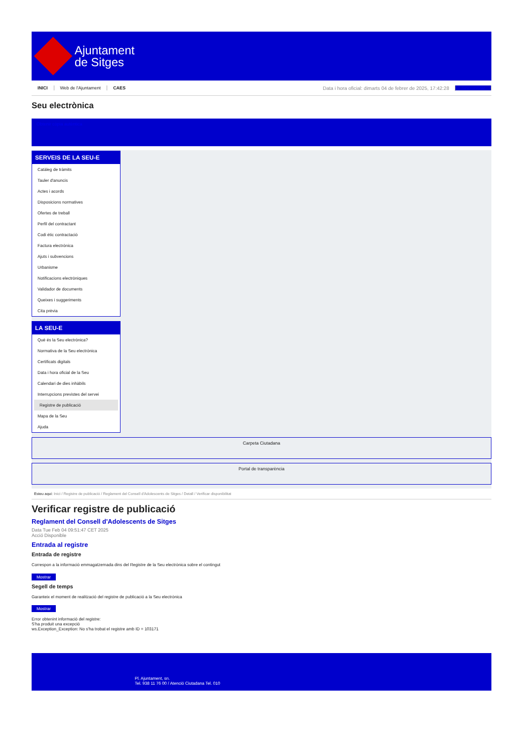Ajuntament
de Sitges
INICI Web de l'Ajuntament CAES Data i hora oficial: dimarts 04 de febrer de 2025, 17:42:28 Sincronitzar
Seu electrònica
Obtenir còpia autèntica
SERVEIS DE LA SEU-E
Catàleg de tràmits
Tauler d'anuncis
Actes i acords
Disposicions normatives
Ofertes de treball
Perfil del contractant
Codi ètic contractació
Factura electrònica
Ajuts i subvencions
Urbanisme
Notificacions electròniques
Validador de documents
Queixes i suggeriments
Cita prèvia
LA SEU-E
Què és la Seu electrònica?
Normativa de la Seu electrònica
Certificats digitals
Data i hora oficial de la Seu
Calendari de dies inhàbils
Interrupcions previstes del servei
Registre de publicació
Mapa de la Seu
Ajuda
Carpeta Ciutadana
Portal de transparència
Esteu aquí: Inici / Registre de publicació / Reglament del Consell d'Adolescents de Sitges / Detall / Verificar disponibilitat
Verificar registre de publicació
Reglament del Consell d'Adolescents de Sitges
Data Tue Feb 04 09:51:47 CET 2025
Acció Disponible
Entrada al registre
Entrada de registre
Correspon a la informació emmagatzemada dins del Registre de la Seu electrònica sobre el contingut
Mostrar
Segell de temps
Garanteix el moment de realització del registre de publicació a la Seu electrònica
Mostrar
Error obtenint informació del registre:
S'ha produit una excepció
ws.Exception_Exception: No s'ha trobat el registre amb ID = 103171
Pl. Ajuntament, sn.
Tel. 938 11 76 00 / Atenció Ciutadana Tel. 010